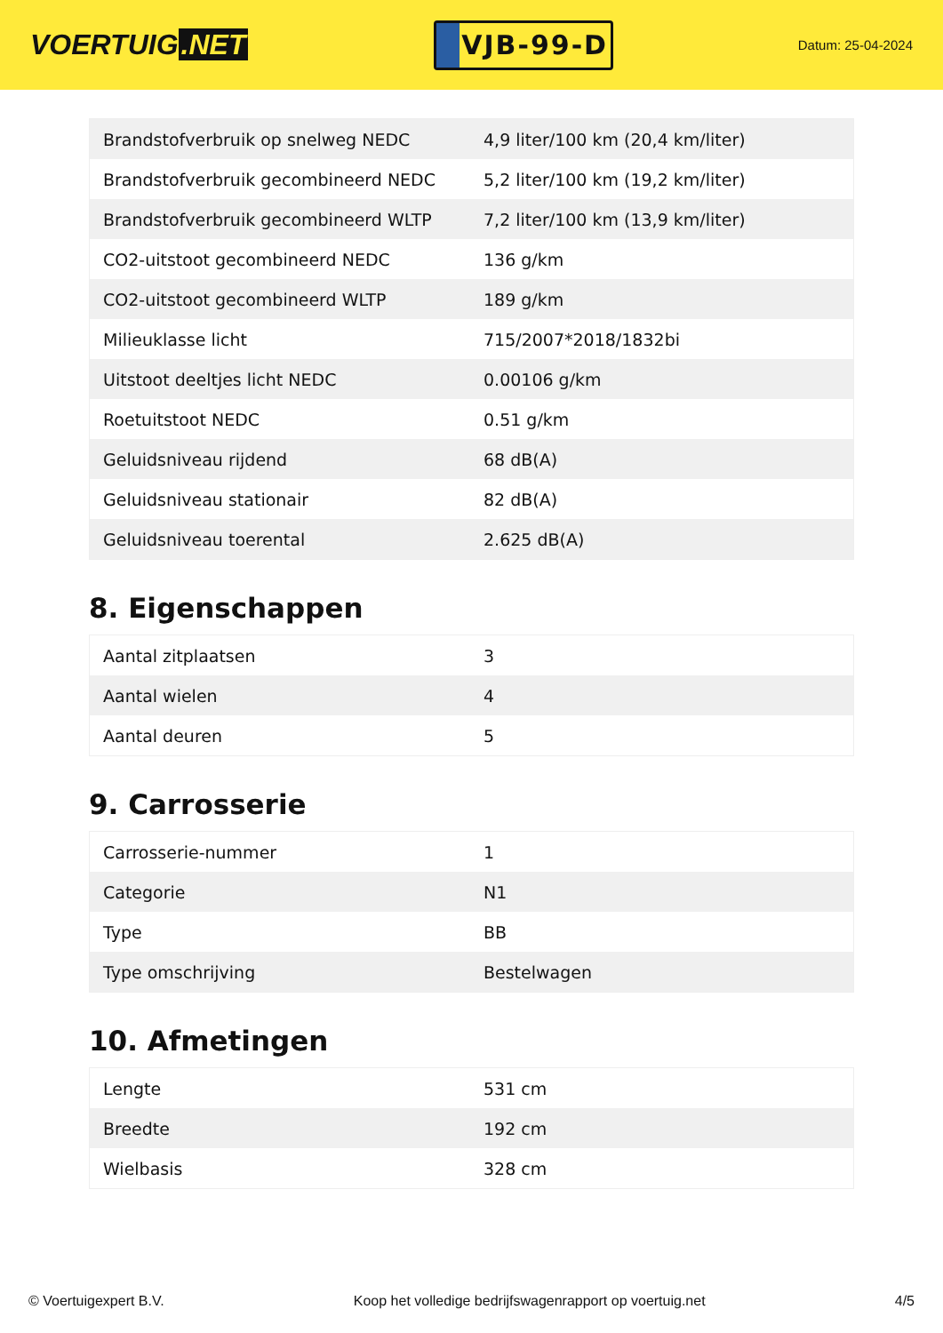VOERTUIG.NET
VJB-99-D
Datum: 25-04-2024
| Brandstofverbruik op snelweg NEDC | 4,9 liter/100 km (20,4 km/liter) |
| Brandstofverbruik gecombineerd NEDC | 5,2 liter/100 km (19,2 km/liter) |
| Brandstofverbruik gecombineerd WLTP | 7,2 liter/100 km (13,9 km/liter) |
| CO2-uitstoot gecombineerd NEDC | 136 g/km |
| CO2-uitstoot gecombineerd WLTP | 189 g/km |
| Milieuklasse licht | 715/2007*2018/1832bi |
| Uitstoot deeltjes licht NEDC | 0.00106 g/km |
| Roetuitstoot NEDC | 0.51 g/km |
| Geluidsniveau rijdend | 68 dB(A) |
| Geluidsniveau stationair | 82 dB(A) |
| Geluidsniveau toerental | 2.625 dB(A) |
8. Eigenschappen
| Aantal zitplaatsen | 3 |
| Aantal wielen | 4 |
| Aantal deuren | 5 |
9. Carrosserie
| Carrosserie-nummer | 1 |
| Categorie | N1 |
| Type | BB |
| Type omschrijving | Bestelwagen |
10. Afmetingen
| Lengte | 531 cm |
| Breedte | 192 cm |
| Wielbasis | 328 cm |
© Voertuigexpert B.V. Koop het volledige bedrijfswagenrapport op voertuig.net 4/5